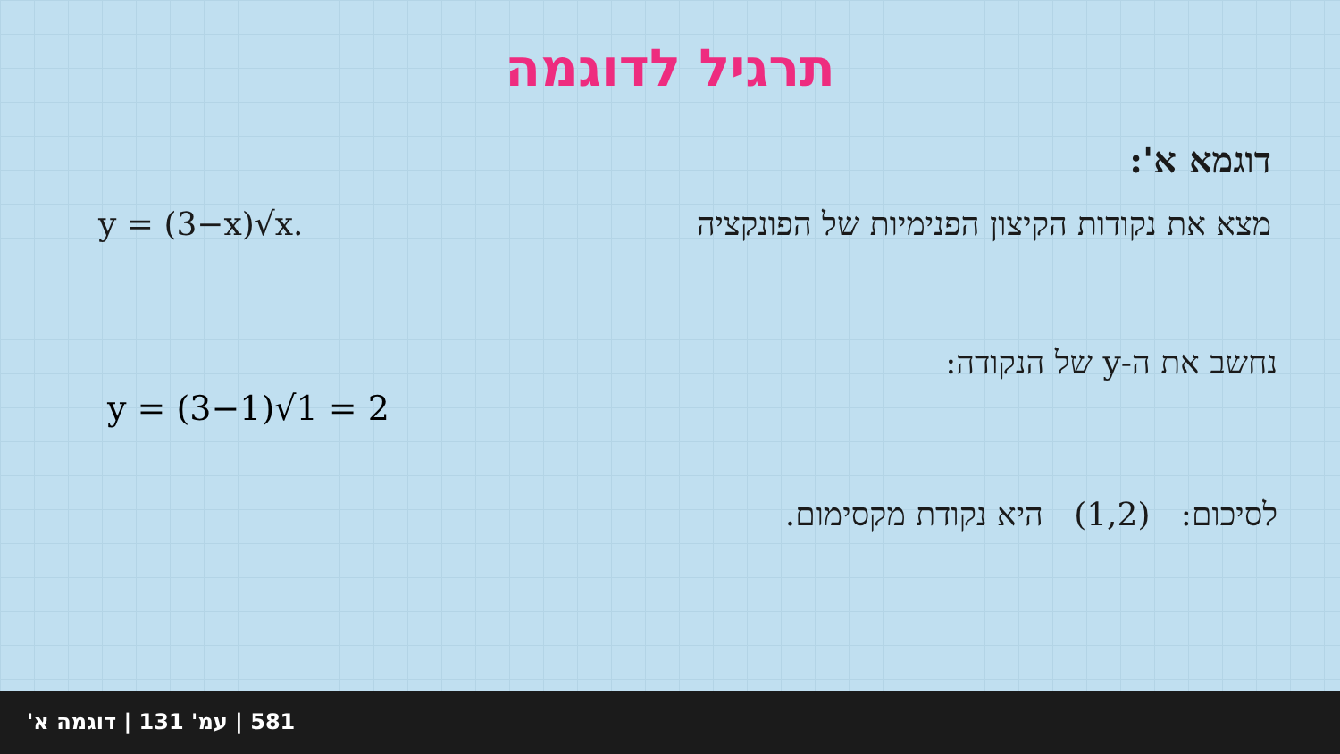תרגיל לדוגמה
דוגמא א':
מצא את נקודות הקיצון הפנימיות של הפונקציה y = (3−x)√x.
נחשב את ה-y של הנקודה:
y = (3−1)√1 = 2
לסיכום: (1,2) היא נקודת מקסימום.
581 | עמ' 131 | דוגמה א'